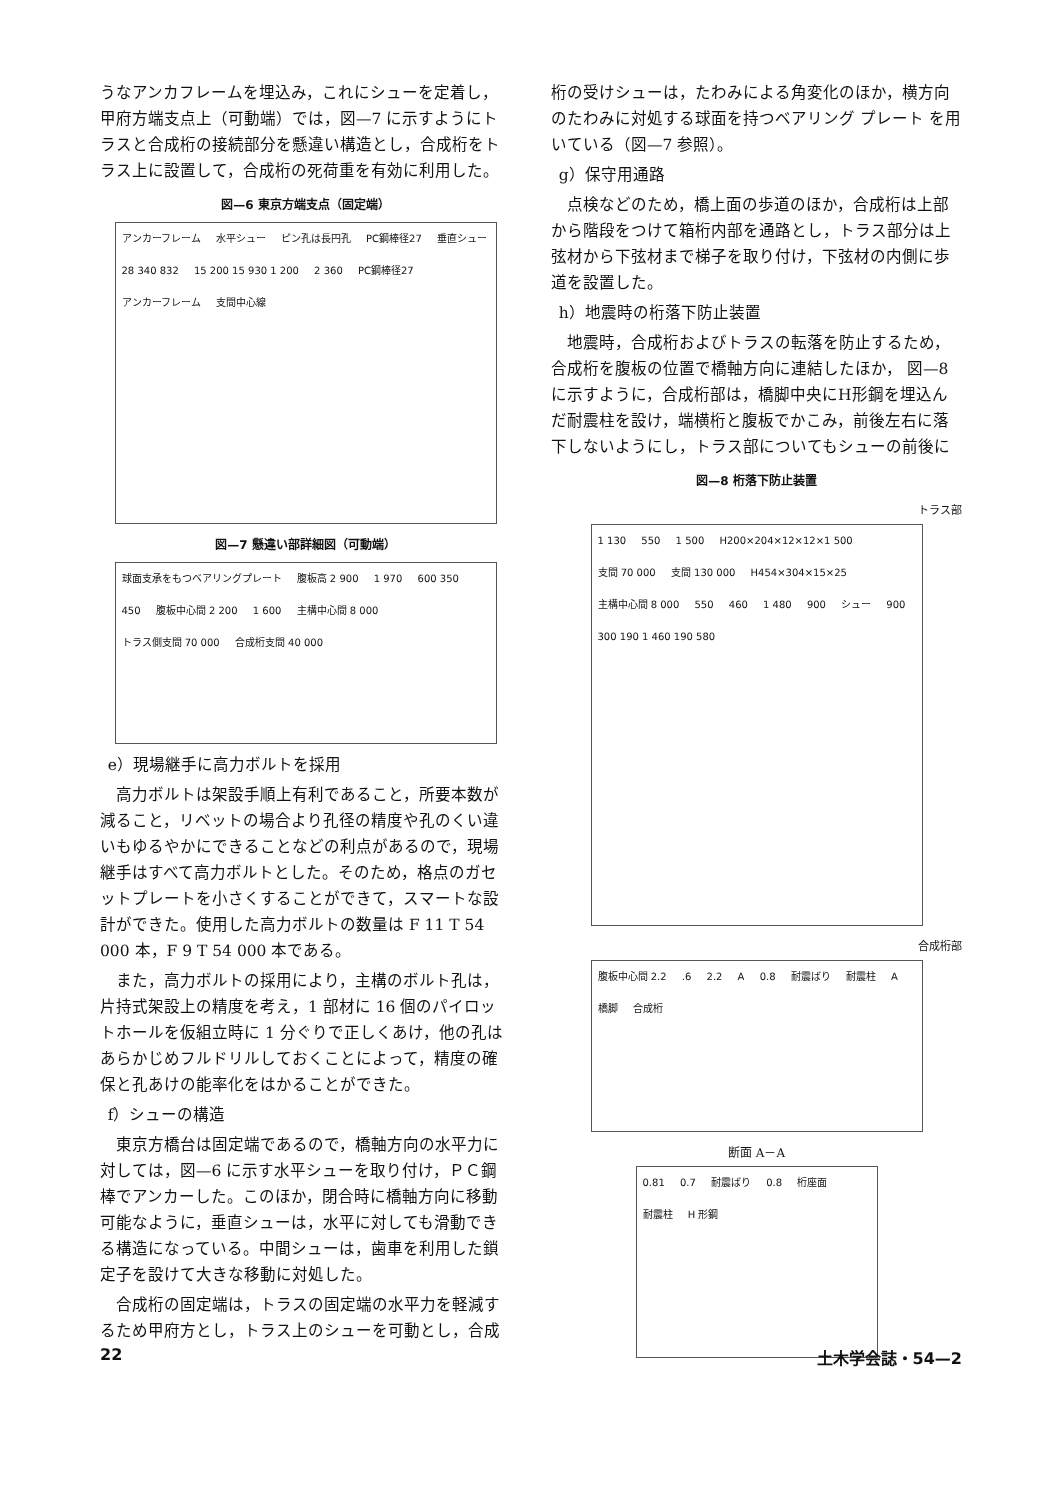うなアンカフレームを埋込み，これにシューを定着し，甲府方端支点上（可動端）では，図—7 に示すようにトラスと合成桁の接続部分を懸違い構造とし，合成桁をトラス上に設置して，合成桁の死荷重を有効に利用した。
図—6 東京方端支点（固定端）
アンカーフレーム 水平シュー ピン孔は長円孔 PC鋼棒径27 垂直シュー 28 340 832 15 200 15 930 1 200 2 360 PC鋼棒径27 アンカーフレーム 支間中心線
図—7 懸違い部詳細図（可動端）
球面支承をもつベアリングプレート 腹板高 2 900 1 970 600 350 450 腹板中心間 2 200 1 600 主構中心間 8 000 トラス側支間 70 000 合成桁支間 40 000
e）現場継手に高力ボルトを採用
高力ボルトは架設手順上有利であること，所要本数が減ること，リベットの場合より孔径の精度や孔のくい違いもゆるやかにできることなどの利点があるので，現場継手はすべて高力ボルトとした。そのため，格点のガセットプレートを小さくすることができて，スマートな設計ができた。使用した高力ボルトの数量は F 11 T 54 000 本，F 9 T 54 000 本である。
また，高力ボルトの採用により，主構のボルト孔は，片持式架設上の精度を考え，1 部材に 16 個のパイロットホールを仮組立時に 1 分ぐりで正しくあけ，他の孔はあらかじめフルドリルしておくことによって，精度の確保と孔あけの能率化をはかることができた。
f）シューの構造
東京方橋台は固定端であるので，橋軸方向の水平力に対しては，図—6 に示す水平シューを取り付け，ＰＣ鋼棒でアンカーした。このほか，閉合時に橋軸方向に移動可能なように，垂直シューは，水平に対しても滑動できる構造になっている。中間シューは，歯車を利用した鎖定子を設けて大きな移動に対処した。
合成桁の固定端は，トラスの固定端の水平力を軽減するため甲府方とし，トラス上のシューを可動とし，合成
桁の受けシューは，たわみによる角変化のほか，横方向のたわみに対処する球面を持つベアリング プレート を用いている（図—7 参照）。
g）保守用通路
点検などのため，橋上面の歩道のほか，合成桁は上部から階段をつけて箱桁内部を通路とし，トラス部分は上弦材から下弦材まで梯子を取り付け，下弦材の内側に歩道を設置した。
h）地震時の桁落下防止装置
地震時，合成桁およびトラスの転落を防止するため，合成桁を腹板の位置で橋軸方向に連結したほか， 図—8 に示すように，合成桁部は，橋脚中央にH形鋼を埋込んだ耐震柱を設け，端横桁と腹板でかこみ，前後左右に落下しないようにし，トラス部についてもシューの前後に
図—8 桁落下防止装置
トラス部
1 130 550 1 500 H200×204×12×12×1 500 支間 70 000 支間 130 000 H454×304×15×25 主構中心間 8 000 550 460 1 480 900 シュー 900 300 190 1 460 190 580
合成桁部
腹板中心間 2.2 .6 2.2 A 0.8 耐震ばり 耐震柱 A 橋脚 合成桁
断面 A－A
0.81 0.7 耐震ばり 0.8 桁座面 耐震柱 H 形鋼
22 土木学会誌・54—2